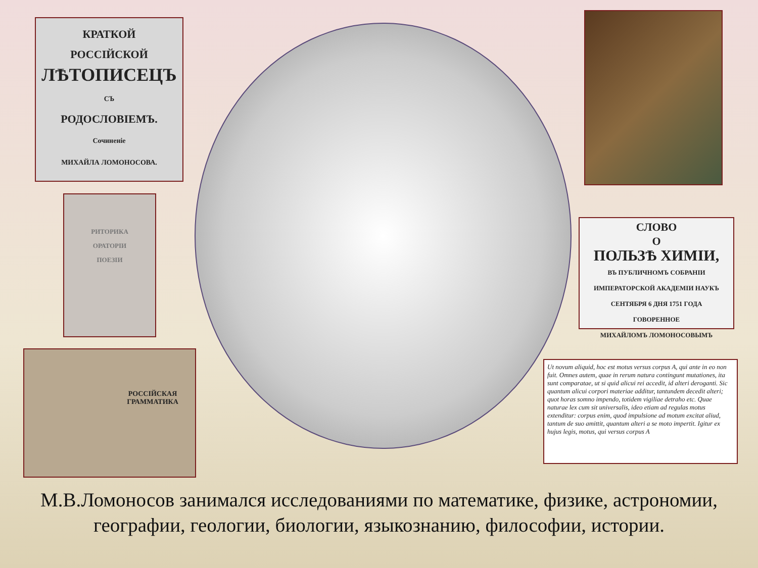КРАТКОЙ
РОССІЙСКОЙ
ЛѢТОПИСЕЦЪ
СЪ
РОДОСЛОВІЕМЪ.
Сочиненіе
МИХАЙЛА ЛОМОНОСОВА.
РИТОРИКА
ОРАТОРІИ
ПОЕЗІИ
РОССІЙСКАЯ
ГРАММАТИКА
СЛОВО
О
ПОЛЬЗѢ ХИМІИ,
ВЪ ПУБЛИЧНОМЪ СОБРАНІИ
ИМПЕРАТОРСКОЙ АКАДЕМІИ НАУКЪ
СЕНТЯБРЯ 6 ДНЯ 1751 ГОДА
ГОВОРЕННОЕ
МИХАЙЛОМЪ ЛОМОНОСОВЫМЪ
Ut novum aliquid, hoc est motus versus corpus A, qui ante in eo non fuit. Omnes autem, quae in rerum natura contingunt mutationes, ita sunt comparatae, ut si quid alicui rei accedit, id alteri deroganti. Sic quantum alicui corpori materiae additur, tantundem decedit alteri; quot horas somno impendo, totidem vigiliae detraho etc. Quae naturae lex cum sit universalis, ideo etiam ad regulas motus extenditur: corpus enim, quod impulsione ad motum excitat aliud, tantum de suo amittit, quantum alteri a se moto impertit. Igitur ex hujus legis, motus, qui versus corpus A
М.В.Ломоносов занимался исследованиями по математике, физике, астрономии, географии, геологии, биологии, языкознанию, философии, истории.